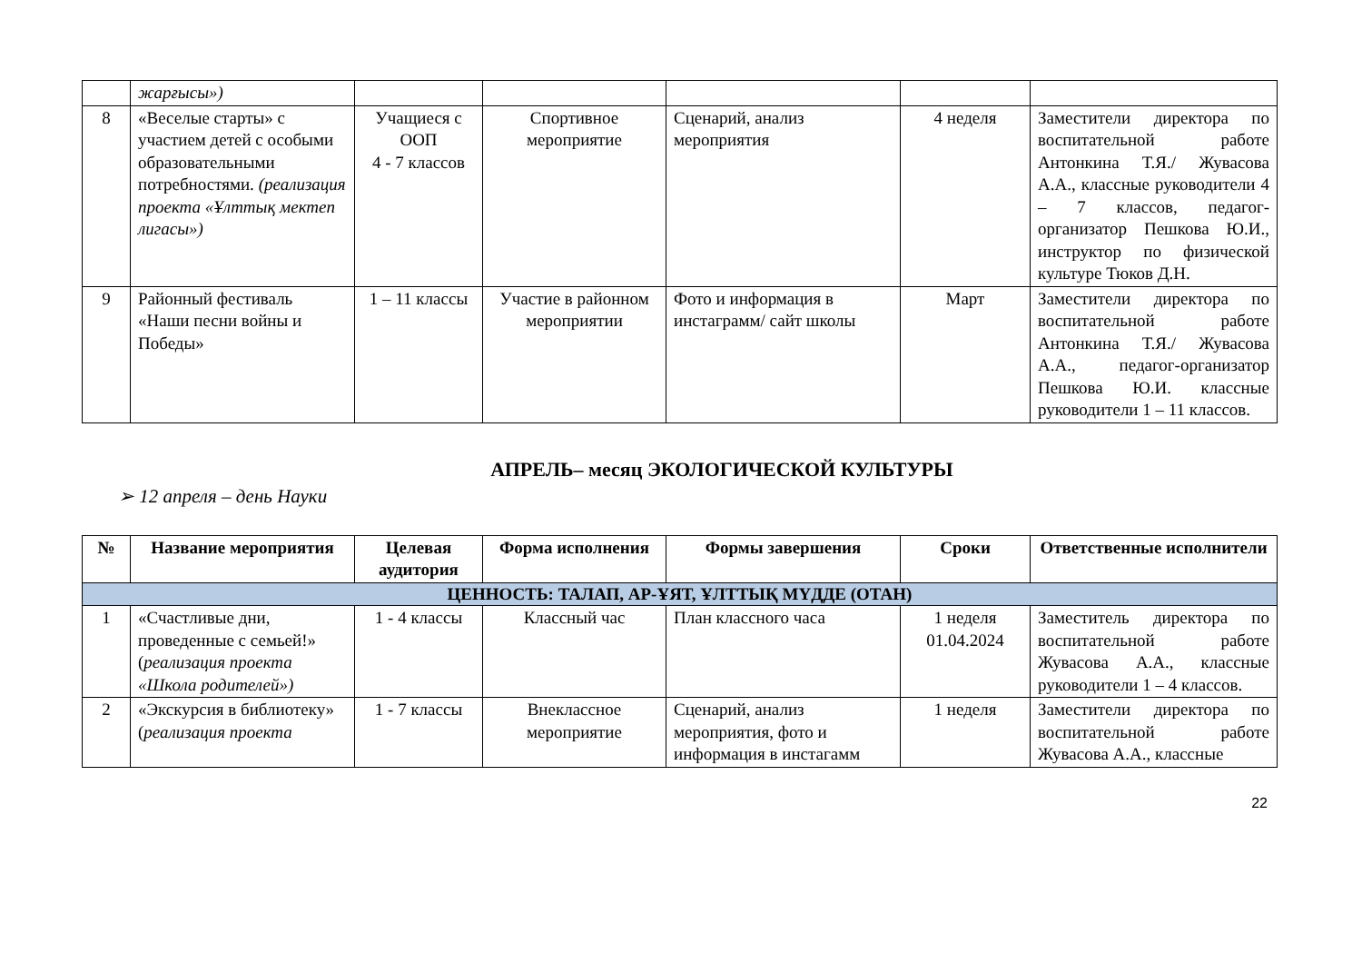| | жарғысы») | | | | | |
| 8 | «Веселые старты» с участием детей с особыми образовательными потребностями. (реализация проекта «Ұлттық мектеп лигасы») | Учащиеся с ООП 4 - 7 классов | Спортивное мероприятие | Сценарий, анализ мероприятия | 4 неделя | Заместители директора по воспитательной работе Антонкина Т.Я./ Жувасова А.А., классные руководители 4 – 7 классов, педагог-организатор Пешкова Ю.И., инструктор по физической культуре Тюков Д.Н. |
| 9 | Районный фестиваль «Наши песни войны и Победы» | 1 – 11 классы | Участие в районном мероприятии | Фото и информация в инстаграмм/ сайт школы | Март | Заместители директора по воспитательной работе Антонкина Т.Я./ Жувасова А.А., педагог-организатор Пешкова Ю.И. классные руководители 1 – 11 классов. |
АПРЕЛЬ– месяц ЭКОЛОГИЧЕСКОЙ КУЛЬТУРЫ
➢ 12 апреля – день Науки
| № | Название мероприятия | Целевая аудитория | Форма исполнения | Формы завершения | Сроки | Ответственные исполнители |
| --- | --- | --- | --- | --- | --- | --- |
| ЦЕННОСТЬ: ТАЛАП, АР-ҰЯТ, ҰЛТТЫҚ МҮДДЕ (ОТАН) | | | | | | |
| 1 | «Счастливые дни, проведенные с семьей!» ( реализация проекта «Школа родителей») | 1 - 4 классы | Классный час | План классного часа | 1 неделя 01.04.2024 | Заместитель директора по воспитательной работе Жувасова А.А., классные руководители 1 – 4 классов. |
| 2 | «Экскурсия в библиотеку» ( реализация проекта | 1 - 7 классы | Внеклассное мероприятие | Сценарий, анализ мероприятия, фото и информация в инстагамм | 1 неделя | Заместители директора по воспитательной работе Жувасова А.А., классные |
22